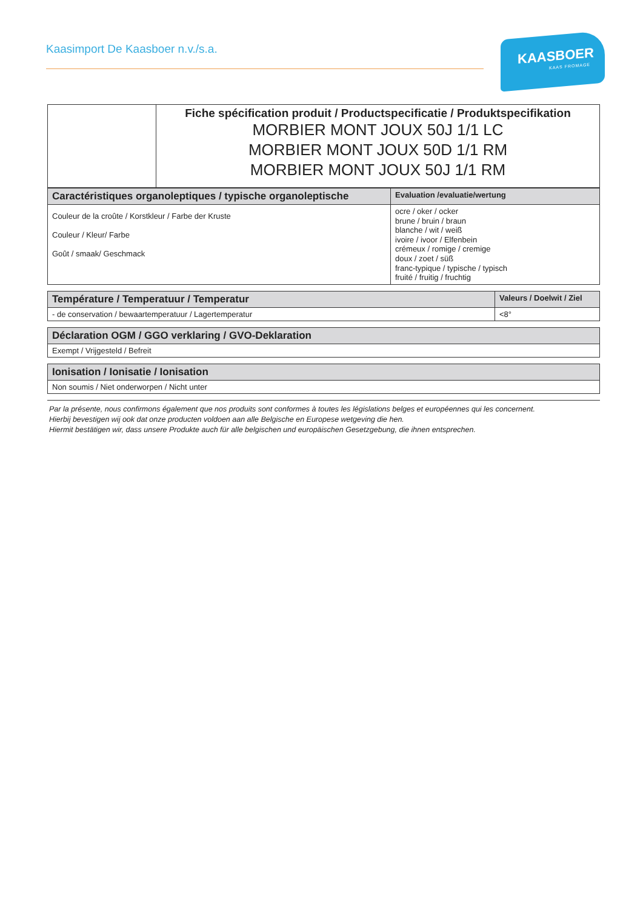Kaasimport De Kaasboer n.v./s.a.
KAASBOER
KAAS FROMAGE
| | Fiche spécification produit / Productspecificatie / Produktspecifikation MORBIER MONT JOUX 50J 1/1 LC MORBIER MONT JOUX 50D 1/1 RM MORBIER MONT JOUX 50J 1/1 RM |
| Caractéristiques organoleptiques / typische organoleptische | Evaluation /evaluatie/wertung |
| --- | --- |
| Couleur de la croûte / Korstkleur / Farbe der Kruste Couleur / Kleur/ Farbe Goût / smaak/ Geschmack | ocre / oker / ocker brune / bruin / braun blanche / wit / weiß ivoire / ivoor / Elfenbein crémeux / romige / cremige doux / zoet / süß franc-typique / typische / typisch fruité / fruitig / fruchtig |
| Température / Temperatuur / Temperatur | Valeurs / Doelwit / Ziel |
| --- | --- |
| - de conservation / bewaartemperatuur / Lagertemperatur | <8° |
| Déclaration OGM / GGO verklaring / GVO-Deklaration |
| --- |
| Exempt / Vrijgesteld / Befreit |
| Ionisation / Ionisatie / Ionisation |
| --- |
| Non soumis / Niet onderworpen / Nicht unter |
Par la présente, nous confirmons également que nos produits sont conformes à toutes les législations belges et européennes qui les concernent.
Hierbij bevestigen wij ook dat onze producten voldoen aan alle Belgische en Europese wetgeving die hen.
Hiermit bestätigen wir, dass unsere Produkte auch für alle belgischen und europäischen Gesetzgebung, die ihnen entsprechen.